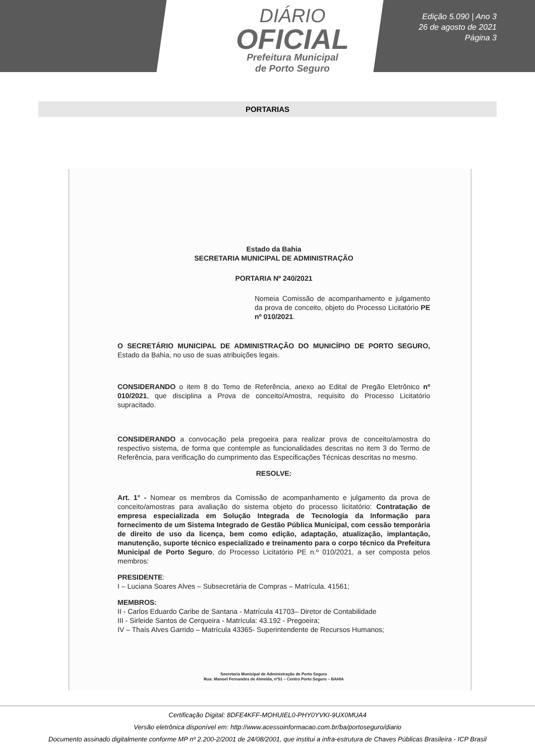DIÁRIO
OFICIAL
Prefeitura Municipal
de Porto Seguro
Edição 5.090 | Ano 3
26 de agosto de 2021
Página 3
PORTARIAS
Estado da Bahia
SECRETARIA MUNICIPAL DE ADMINISTRAÇÃO
PORTARIA Nº 240/2021
Nomeia Comissão de acompanhamento e julgamento da prova de conceito, objeto do Processo Licitatório PE nº 010/2021.
O SECRETÁRIO MUNICIPAL DE ADMINISTRAÇÃO DO MUNICÍPIO DE PORTO SEGURO, Estado da Bahia, no uso de suas atribuições legais.
CONSIDERANDO o item 8 do Temo de Referência, anexo ao Edital de Pregão Eletrônico nº 010/2021, que disciplina a Prova de conceito/Amostra, requisito do Processo Licitatório supracitado.
CONSIDERANDO a convocação pela pregoeira para realizar prova de conceito/amostra do respectivo sistema, de forma que contemple as funcionalidades descritas no item 3 do Termo de Referência, para verificação do cumprimento das Especificações Técnicas descritas no mesmo.
RESOLVE:
Art. 1° - Nomear os membros da Comissão de acompanhamento e julgamento da prova de conceito/amostras para avaliação do sistema objeto do processo licitatório: Contratação de empresa especializada em Solução Integrada de Tecnologia da Informação para fornecimento de um Sistema Integrado de Gestão Pública Municipal, com cessão temporária de direito de uso da licença, bem como edição, adaptação, atualização, implantação, manutenção, suporte técnico especializado e treinamento para o corpo técnico da Prefeitura Municipal de Porto Seguro, do Processo Licitatório PE n.º 010/2021, a ser composta pelos membros:
PRESIDENTE:
I – Luciana Soares Alves – Subsecretária de Compras – Matrícula. 41561;
MEMBROS:
II - Carlos Eduardo Caribe de Santana - Matrícula 41703– Diretor de Contabilidade
III - Sirleide Santos de Cerqueira - Matrícula: 43.192 - Pregoeira;
IV – Thaís Alves Garrido – Matrícula 43365- Superintendente de Recursos Humanos;
Secretaria Municipal de Administração de Porto Seguro
Rua: Manoel Fernandes de Almeida, nº51 – Centro Porto Seguro – BAHIA
Certificação Digital: 8DFE4KFF-MOHUIEL0-PHY0YVKI-9UX0MUA4
Versão eletrônica disponível em: http://www.acessoinformacao.com.br/ba/portoseguro/diario
Documento assinado digitalmente conforme MP nº 2.200-2/2001 de 24/08/2001, que institui a infra-estrutura de Chaves Públicas Brasileira - ICP Brasil